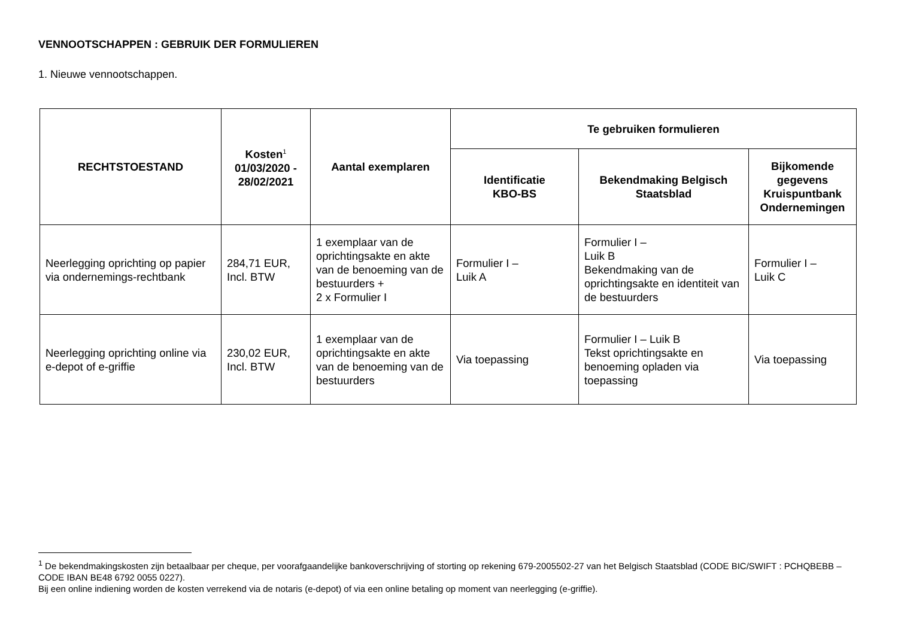VENNOOTSCHAPPEN : GEBRUIK DER FORMULIEREN
1. Nieuwe vennootschappen.
| RECHTSTOESTAND | Kosten<sup>1</sup> 01/03/2020 - 28/02/2021 | Aantal exemplaren | Te gebruiken formulieren | | |
| --- | --- | --- | --- | --- | --- |
| | | | Identificatie KBO-BS | Bekendmaking Belgisch Staatsblad | Bijkomende gegevens Kruispuntbank Ondernemingen |
| Neerlegging oprichting op papier via ondernemings-rechtbank | 284,71 EUR, Incl. BTW | 1 exemplaar van de oprichtingsakte en akte van de benoeming van de bestuurders + 2 x Formulier I | Formulier I – Luik A | Formulier I – Luik B Bekendmaking van de oprichtingsakte en identiteit van de bestuurders | Formulier I – Luik C |
| Neerlegging oprichting online via e-depot of e-griffie | 230,02 EUR, Incl. BTW | 1 exemplaar van de oprichtingsakte en akte van de benoeming van de bestuurders | Via toepassing | Formulier I – Luik B Tekst oprichtingsakte en benoeming opladen via toepassing | Via toepassing |
<sup>1</sup> De bekendmakingskosten zijn betaalbaar per cheque, per voorafgaandelijke bankoverschrijving of storting op rekening 679-2005502-27 van het Belgisch Staatsblad (CODE BIC/SWIFT : PCHQBEBB – CODE IBAN BE48 6792 0055 0227).
Bij een online indiening worden de kosten verrekend via de notaris (e-depot) of via een online betaling op moment van neerlegging (e-griffie).